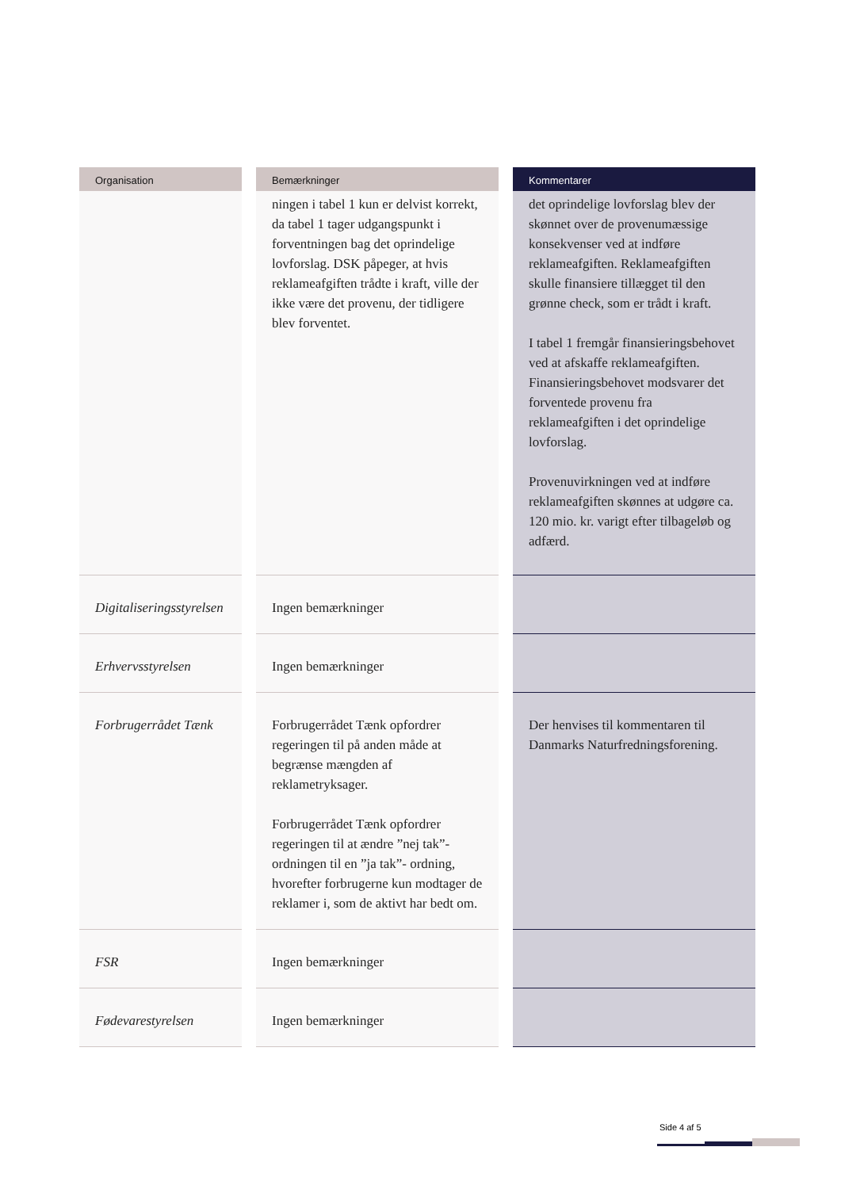| Organisation | Bemærkninger | Kommentarer |
| --- | --- | --- |
| | ningen i tabel 1 kun er delvist korrekt, da tabel 1 tager udgangspunkt i forventningen bag det oprindelige lovforslag. DSK påpeger, at hvis reklameafgiften trådte i kraft, ville der ikke være det provenu, der tidligere blev forventet. | det oprindelige lovforslag blev der skønnet over de provenumæssige konsekvenser ved at indføre reklameafgiften. Reklameafgiften skulle finansiere tillægget til den grønne check, som er trådt i kraft. I tabel 1 fremgår finansieringsbehovet ved at afskaffe reklameafgiften. Finansieringsbehovet modsvarer det forventede provenu fra reklameafgiften i det oprindelige lovforslag. Provenuvirkningen ved at indføre reklameafgiften skønnes at udgøre ca. 120 mio. kr. varigt efter tilbageløb og adfærd. |
| Digitaliseringsstyrelsen | Ingen bemærkninger | |
| Erhvervsstyrelsen | Ingen bemærkninger | |
| Forbrugerrådet Tænk | Forbrugerrådet Tænk opfordrer regeringen til på anden måde at begrænse mængden af reklametryksager. Forbrugerrådet Tænk opfordrer regeringen til at ændre ”nej tak”-ordningen til en ”ja tak”- ordning, hvorefter forbrugerne kun modtager de reklamer i, som de aktivt har bedt om. | Der henvises til kommentaren til Danmarks Naturfredningsforening. |
| FSR | Ingen bemærkninger | |
| Fødevarestyrelsen | Ingen bemærkninger | |
Side 4 af 5